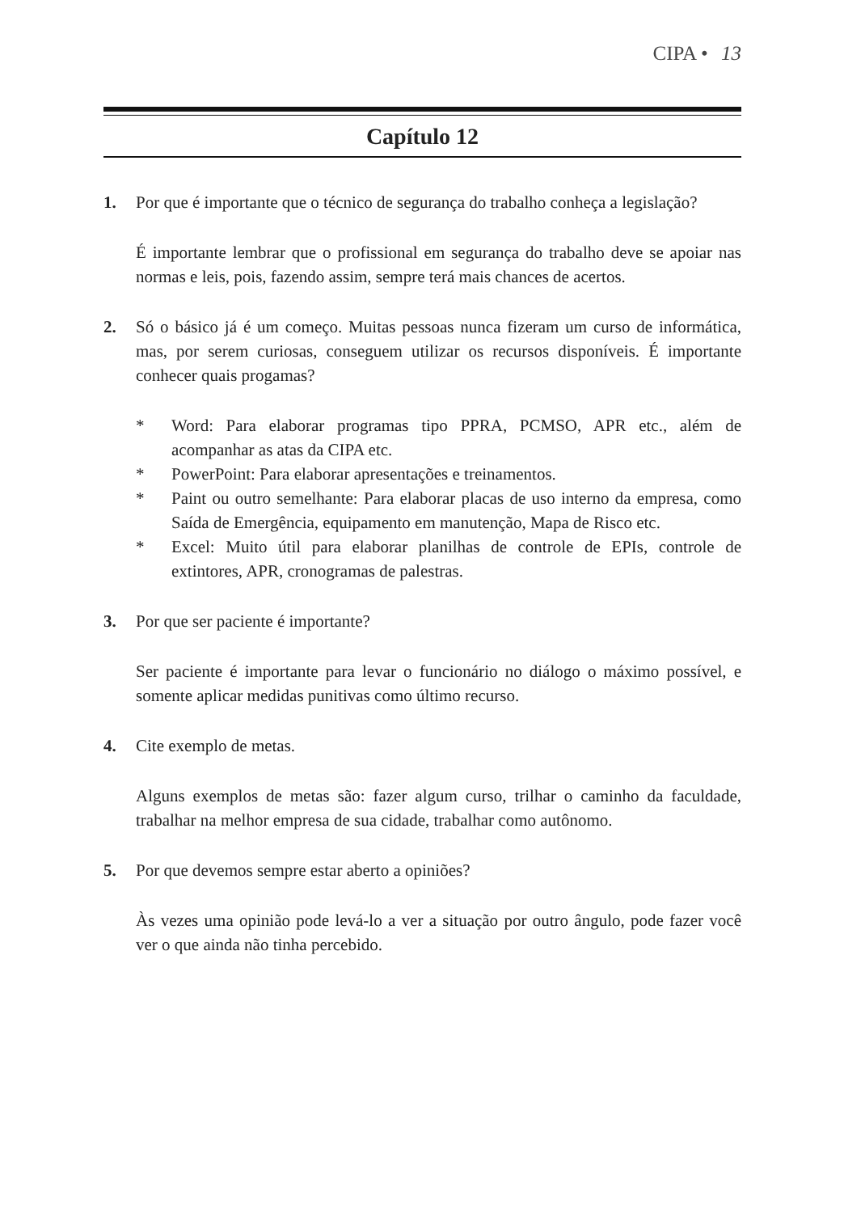CIPA • 13
Capítulo 12
1. Por que é importante que o técnico de segurança do trabalho conheça a legislação?
É importante lembrar que o profissional em segurança do trabalho deve se apoiar nas normas e leis, pois, fazendo assim, sempre terá mais chances de acertos.
2. Só o básico já é um começo. Muitas pessoas nunca fizeram um curso de informática, mas, por serem curiosas, conseguem utilizar os recursos disponíveis. É importante conhecer quais progamas?
* Word: Para elaborar programas tipo PPRA, PCMSO, APR etc., além de acompanhar as atas da CIPA etc.
* PowerPoint: Para elaborar apresentações e treinamentos.
* Paint ou outro semelhante: Para elaborar placas de uso interno da empresa, como Saída de Emergência, equipamento em manutenção, Mapa de Risco etc.
* Excel: Muito útil para elaborar planilhas de controle de EPIs, controle de extintores, APR, cronogramas de palestras.
3. Por que ser paciente é importante?
Ser paciente é importante para levar o funcionário no diálogo o máximo possível, e somente aplicar medidas punitivas como último recurso.
4. Cite exemplo de metas.
Alguns exemplos de metas são: fazer algum curso, trilhar o caminho da faculdade, trabalhar na melhor empresa de sua cidade, trabalhar como autônomo.
5. Por que devemos sempre estar aberto a opiniões?
Às vezes uma opinião pode levá-lo a ver a situação por outro ângulo, pode fazer você ver o que ainda não tinha percebido.